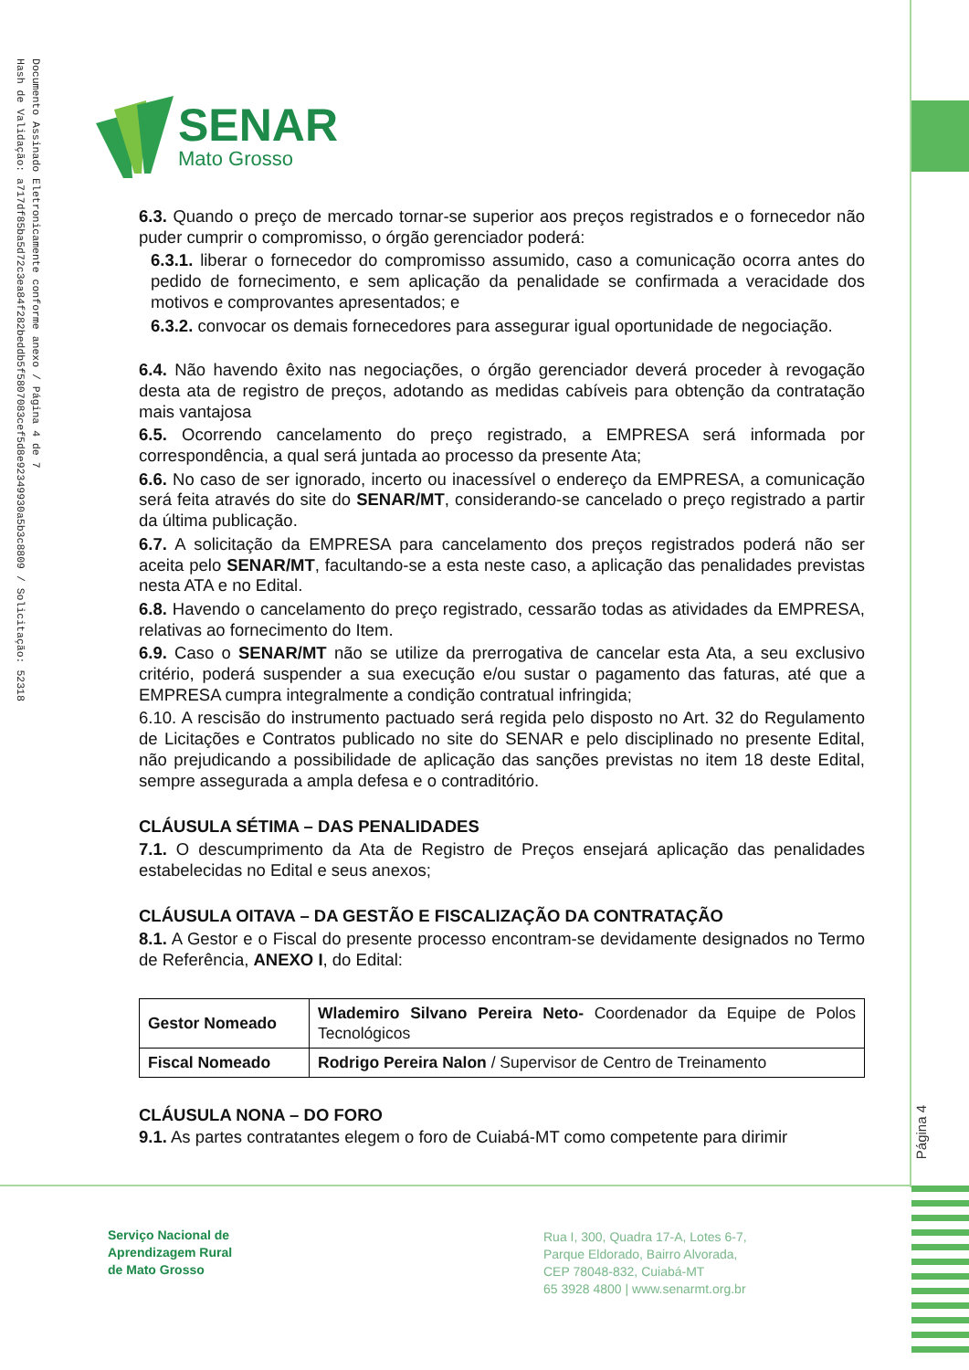Documento Assinado Eletronicamente conforme anexo / Página 4 de 7
Hash de Validação: a717df85ba5d72c3ea84f282beddb5f5807083cef5d8e92349930a5b3c8809 / Solicitação: 52318
SENAR
Mato Grosso
6.3. Quando o preço de mercado tornar-se superior aos preços registrados e o fornecedor não puder cumprir o compromisso, o órgão gerenciador poderá:
6.3.1. liberar o fornecedor do compromisso assumido, caso a comunicação ocorra antes do pedido de fornecimento, e sem aplicação da penalidade se confirmada a veracidade dos motivos e comprovantes apresentados; e
6.3.2. convocar os demais fornecedores para assegurar igual oportunidade de negociação.
6.4. Não havendo êxito nas negociações, o órgão gerenciador deverá proceder à revogação desta ata de registro de preços, adotando as medidas cabíveis para obtenção da contratação mais vantajosa
6.5. Ocorrendo cancelamento do preço registrado, a EMPRESA será informada por correspondência, a qual será juntada ao processo da presente Ata;
6.6. No caso de ser ignorado, incerto ou inacessível o endereço da EMPRESA, a comunicação será feita através do site do SENAR/MT, considerando-se cancelado o preço registrado a partir da última publicação.
6.7. A solicitação da EMPRESA para cancelamento dos preços registrados poderá não ser aceita pelo SENAR/MT, facultando-se a esta neste caso, a aplicação das penalidades previstas nesta ATA e no Edital.
6.8. Havendo o cancelamento do preço registrado, cessarão todas as atividades da EMPRESA, relativas ao fornecimento do Item.
6.9. Caso o SENAR/MT não se utilize da prerrogativa de cancelar esta Ata, a seu exclusivo critério, poderá suspender a sua execução e/ou sustar o pagamento das faturas, até que a EMPRESA cumpra integralmente a condição contratual infringida;
6.10. A rescisão do instrumento pactuado será regida pelo disposto no Art. 32 do Regulamento de Licitações e Contratos publicado no site do SENAR e pelo disciplinado no presente Edital, não prejudicando a possibilidade de aplicação das sanções previstas no item 18 deste Edital, sempre assegurada a ampla defesa e o contraditório.
CLÁUSULA SÉTIMA – DAS PENALIDADES
7.1. O descumprimento da Ata de Registro de Preços ensejará aplicação das penalidades estabelecidas no Edital e seus anexos;
CLÁUSULA OITAVA – DA GESTÃO E FISCALIZAÇÃO DA CONTRATAÇÃO
8.1. A Gestor e o Fiscal do presente processo encontram-se devidamente designados no Termo de Referência, ANEXO I, do Edital:
| Gestor Nomeado | Wlademiro Silvano Pereira Neto- Coordenador da Equipe de Polos Tecnológicos |
| Fiscal Nomeado | Rodrigo Pereira Nalon / Supervisor de Centro de Treinamento |
CLÁUSULA NONA – DO FORO
9.1. As partes contratantes elegem o foro de Cuiabá-MT como competente para dirimir
Página 4
Serviço Nacional de
Aprendizagem Rural
de Mato Grosso
Rua I, 300, Quadra 17-A, Lotes 6-7,
Parque Eldorado, Bairro Alvorada,
CEP 78048-832, Cuiabá-MT
65 3928 4800 | www.senarmt.org.br